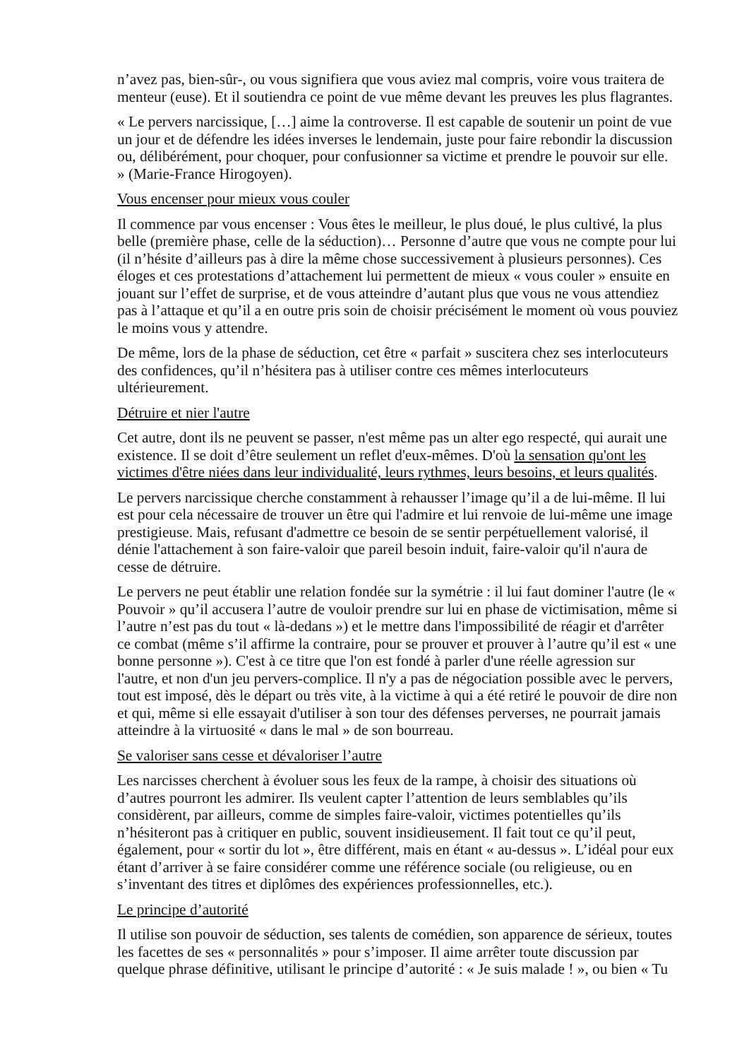n’avez pas, bien-sûr-, ou vous signifiera que vous aviez mal compris, voire vous traitera de menteur (euse). Et il soutiendra ce point de vue même devant les preuves les plus flagrantes.
« Le pervers narcissique, […] aime la controverse. Il est capable de soutenir un point de vue un jour et de défendre les idées inverses le lendemain, juste pour faire rebondir la discussion ou, délibérément, pour choquer, pour confusionner sa victime et prendre le pouvoir sur elle. » (Marie-France Hirogoyen).
Vous encenser pour mieux vous couler
Il commence par vous encenser : Vous êtes le meilleur, le plus doué, le plus cultivé, la plus belle (première phase, celle de la séduction)… Personne d’autre que vous ne compte pour lui (il n’hésite d’ailleurs pas à dire la même chose successivement à plusieurs personnes). Ces éloges et ces protestations d’attachement lui permettent de mieux « vous couler » ensuite en jouant sur l’effet de surprise, et de vous atteindre d’autant plus que vous ne vous attendiez pas à l’attaque et qu’il a en outre pris soin de choisir précisément le moment où vous pouviez le moins vous y attendre.
De même, lors de la phase de séduction, cet être « parfait » suscitera chez ses interlocuteurs des confidences, qu’il n’hésitera pas à utiliser contre ces mêmes interlocuteurs ultérieurement.
Détruire et nier l'autre
Cet autre, dont ils ne peuvent se passer, n'est même pas un alter ego respecté, qui aurait une existence. Il se doit d’être seulement un reflet d'eux-mêmes. D'où la sensation qu'ont les victimes d'être niées dans leur individualité, leurs rythmes, leurs besoins, et leurs qualités.
Le pervers narcissique cherche constamment à rehausser l’image qu’il a de lui-même. Il lui est pour cela nécessaire de trouver un être qui l'admire et lui renvoie de lui-même une image prestigieuse. Mais, refusant d'admettre ce besoin de se sentir perpétuellement valorisé, il dénie l'attachement à son faire-valoir que pareil besoin induit, faire-valoir qu'il n'aura de cesse de détruire.
Le pervers ne peut établir une relation fondée sur la symétrie : il lui faut dominer l'autre (le « Pouvoir » qu’il accusera l’autre de vouloir prendre sur lui en phase de victimisation, même si l’autre n’est pas du tout « là-dedans ») et le mettre dans l'impossibilité de réagir et d'arrêter ce combat (même s’il affirme la contraire, pour se prouver et prouver à l’autre qu’il est « une bonne personne »). C'est à ce titre que l'on est fondé à parler d'une réelle agression sur l'autre, et non d'un jeu pervers-complice. Il n'y a pas de négociation possible avec le pervers, tout est imposé, dès le départ ou très vite, à la victime à qui a été retiré le pouvoir de dire non et qui, même si elle essayait d'utiliser à son tour des défenses perverses, ne pourrait jamais atteindre à la virtuosité « dans le mal » de son bourreau.
Se valoriser sans cesse et dévaloriser l’autre
Les narcisses cherchent à évoluer sous les feux de la rampe, à choisir des situations où d’autres pourront les admirer. Ils veulent capter l’attention de leurs semblables qu’ils considèrent, par ailleurs, comme de simples faire-valoir, victimes potentielles qu’ils n’hésiteront pas à critiquer en public, souvent insidieusement. Il fait tout ce qu’il peut, également, pour « sortir du lot », être différent, mais en étant « au-dessus ». L’idéal pour eux étant d’arriver à se faire considérer comme une référence sociale (ou religieuse, ou en s’inventant des titres et diplômes des expériences professionnelles, etc.).
Le principe d’autorité
Il utilise son pouvoir de séduction, ses talents de comédien, son apparence de sérieux, toutes les facettes de ses « personnalités » pour s’imposer. Il aime arrêter toute discussion par quelque phrase définitive, utilisant le principe d’autorité : « Je suis malade ! », ou bien « Tu